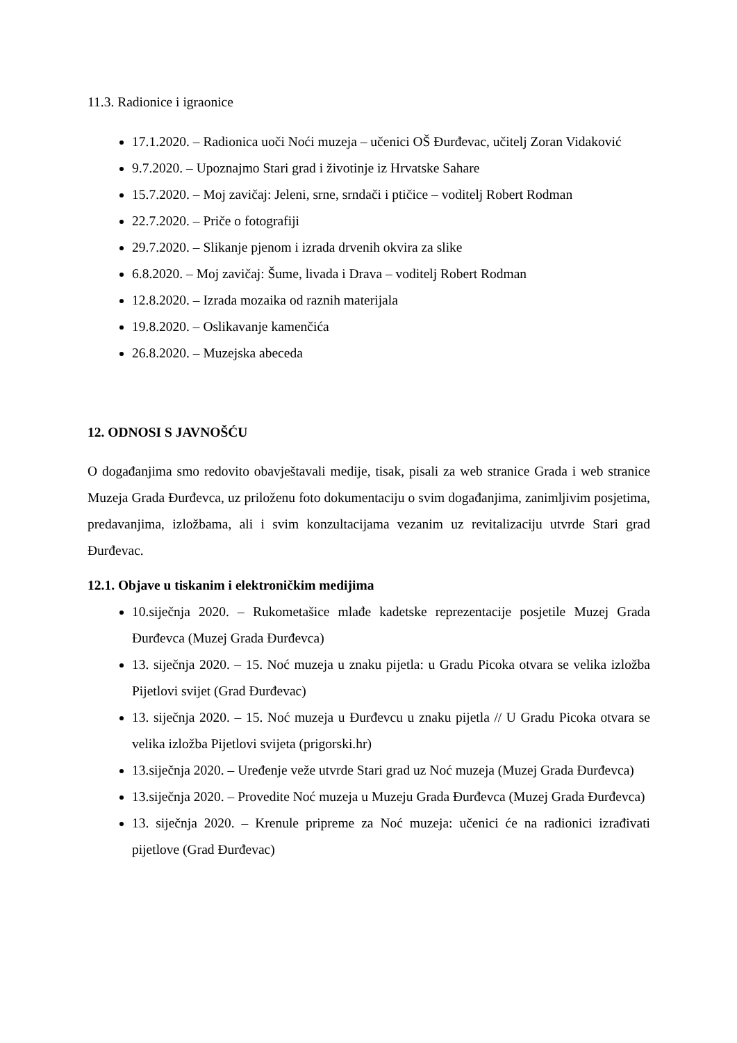11.3. Radionice i igraonice
17.1.2020. – Radionica uoči Noći muzeja – učenici OŠ Đurđevac, učitelj Zoran Vidaković
9.7.2020. – Upoznajmo Stari grad i životinje iz Hrvatske Sahare
15.7.2020. – Moj zavičaj: Jeleni, srne, srndači i ptičice – voditelj Robert Rodman
22.7.2020. – Priče o fotografiji
29.7.2020. – Slikanje pjenom i izrada drvenih okvira za slike
6.8.2020. – Moj zavičaj: Šume, livada i Drava – voditelj Robert Rodman
12.8.2020. – Izrada mozaika od raznih materijala
19.8.2020. – Oslikavanje kamenčića
26.8.2020. – Muzejska abeceda
12. ODNOSI S JAVNOŠĆU
O događanjima smo redovito obavještavali medije, tisak, pisali za web stranice Grada i web stranice Muzeja Grada Đurđevca, uz priloženu foto dokumentaciju o svim događanjima, zanimljivim posjetima, predavanjima, izložbama, ali i svim konzultacijama vezanim uz revitalizaciju utvrde Stari grad Đurđevac.
12.1. Objave u tiskanim i elektroničkim medijima
10.siječnja 2020. – Rukometašice mlađe kadetske reprezentacije posjetile Muzej Grada Đurđevca (Muzej Grada Đurđevca)
13. siječnja 2020. – 15. Noć muzeja u znaku pijetla: u Gradu Picoka otvara se velika izložba Pijetlovi svijet (Grad Đurđevac)
13. siječnja 2020. – 15. Noć muzeja u Đurđevcu u znaku pijetla // U Gradu Picoka otvara se velika izložba Pijetlovi svijeta (prigorski.hr)
13.siječnja 2020. – Uređenje veže utvrde Stari grad uz Noć muzeja (Muzej Grada Đurđevca)
13.siječnja 2020. – Provedite Noć muzeja u Muzeju Grada Đurđevca (Muzej Grada Đurđevca)
13. siječnja 2020. – Krenule pripreme za Noć muzeja: učenici će na radionici izrađivati pijetlove (Grad Đurđevac)